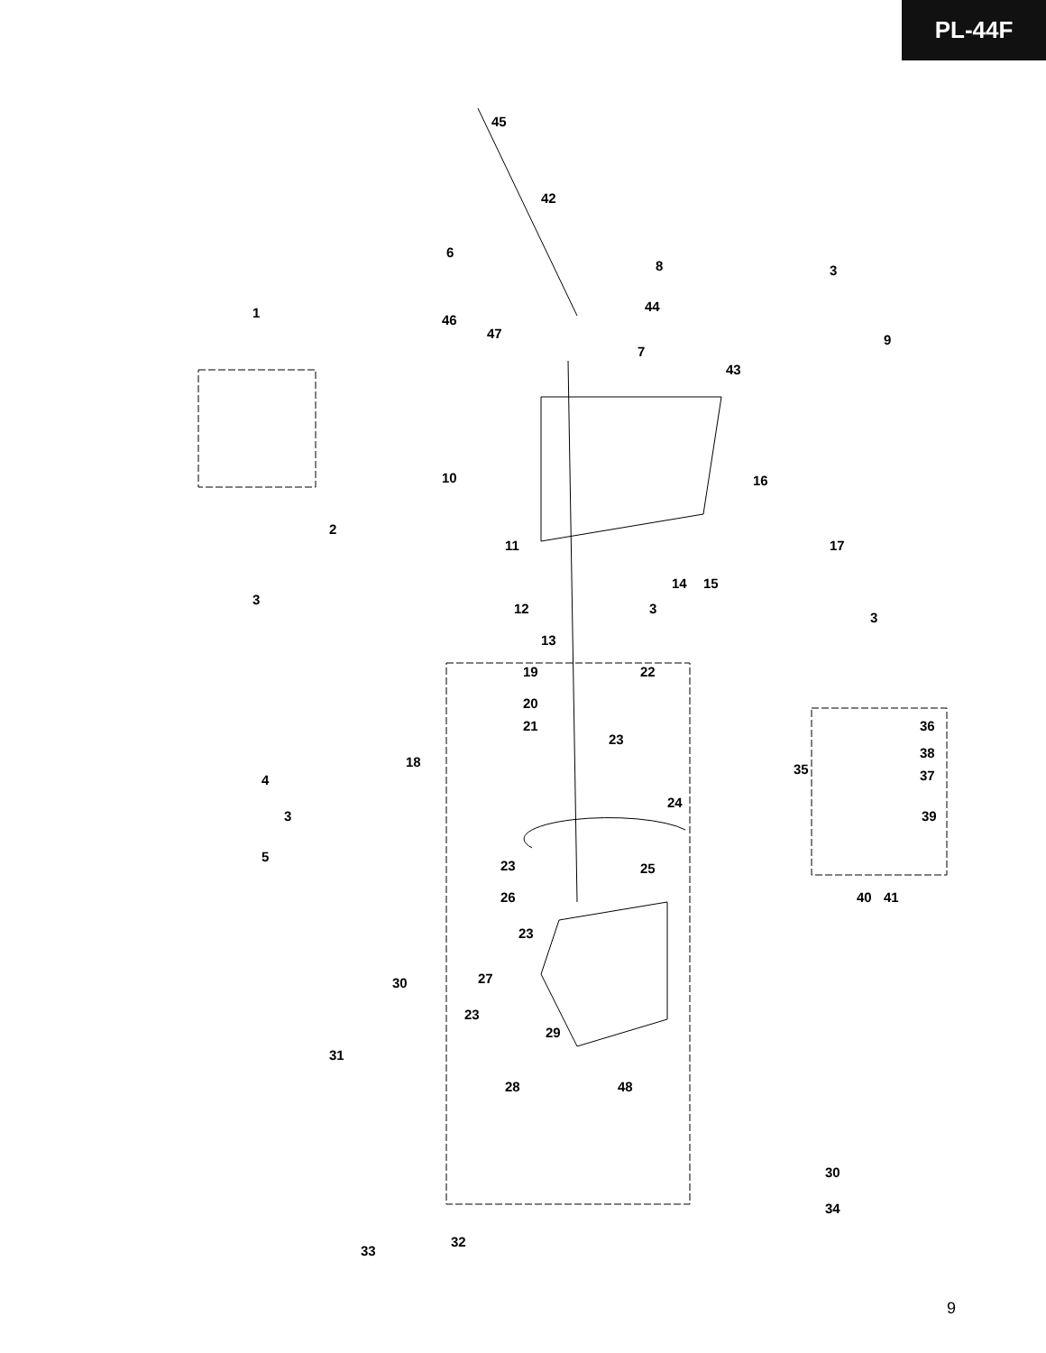PL-44F
45
42
6
8
3
44
46
47
7
43
9
1
16
10
11
2
17
3
14
15
3
12
13
3
19
22
20
21
23
36
18
35
38
37
4
24
39
3
5
23
25
40
41
26
23
30
27
23
29
31
28
48
30
34
32
33
9